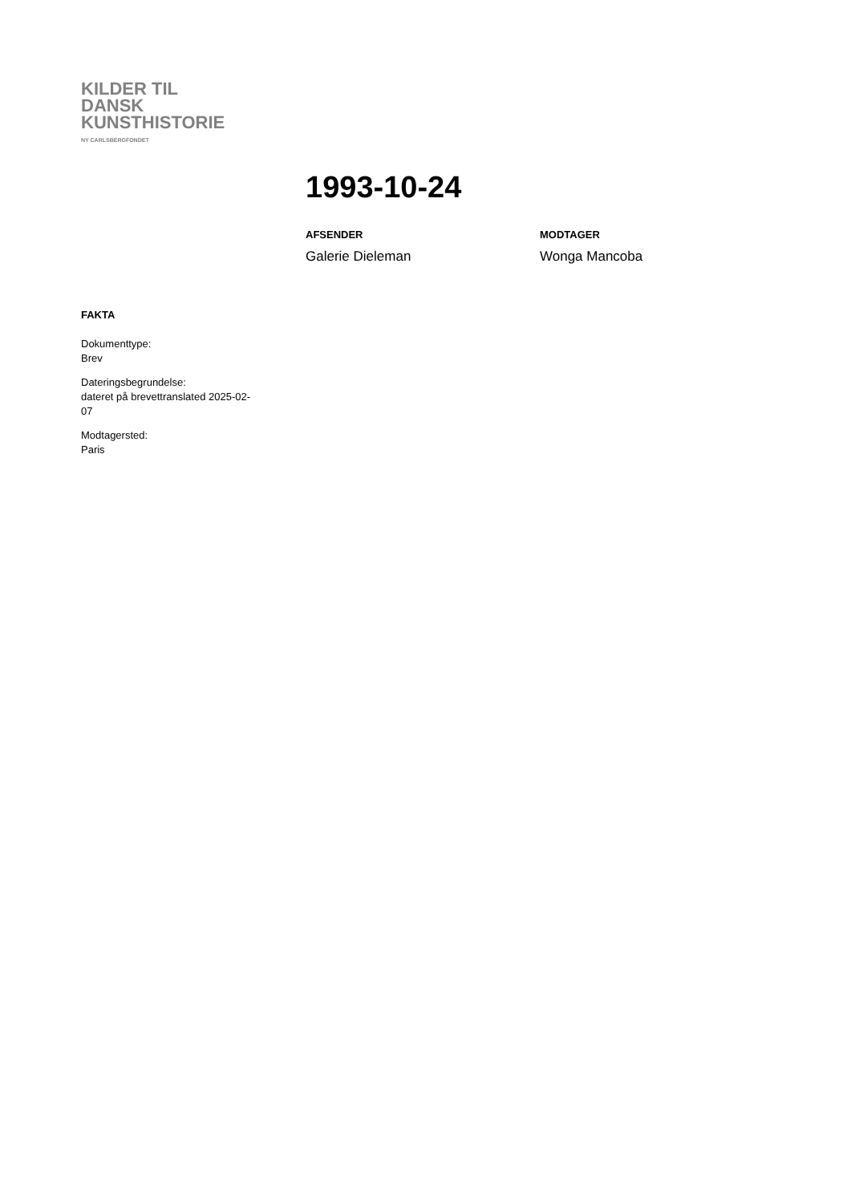KILDER TIL
DANSK
KUNSTHISTORIE
NY CARLSBERGFONDET
1993-10-24
AFSENDER
Galerie Dieleman
MODTAGER
Wonga Mancoba
FAKTA
Dokumenttype:
Brev
Dateringsbegrundelse:
dateret på brevettranslated 2025-02-
07
Modtagersted:
Paris